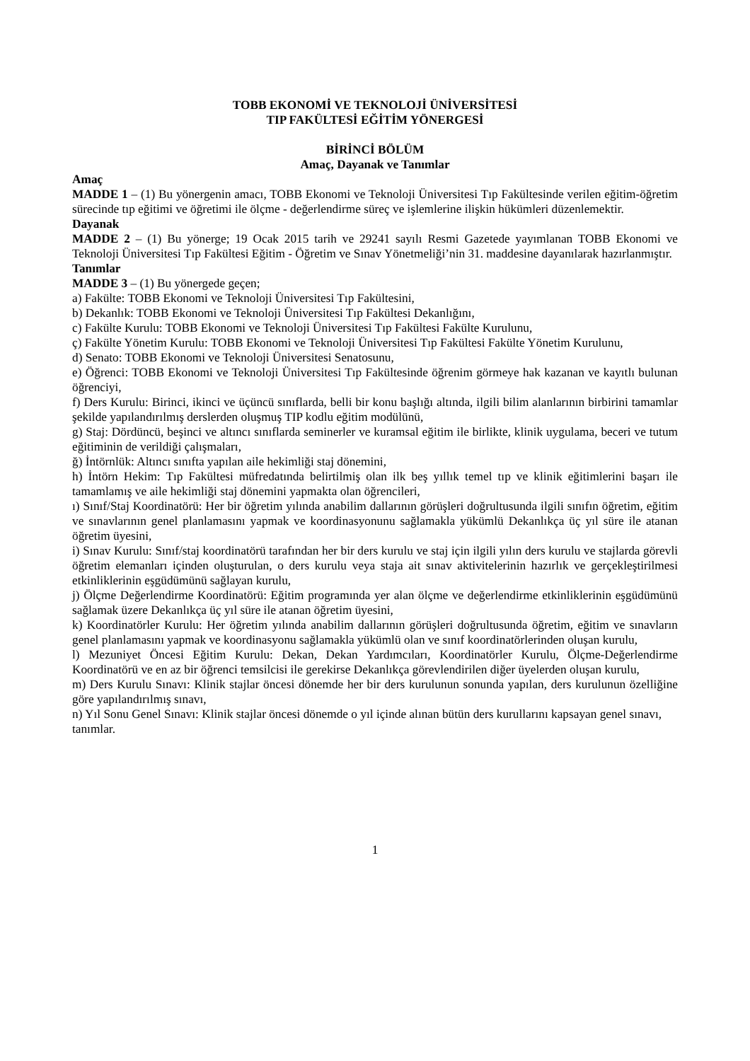TOBB EKONOMİ VE TEKNOLOJİ ÜNİVERSİTESİ
TIP FAKÜLTESİ EĞİTİM YÖNERGESİ
BİRİNCİ BÖLÜM
Amaç, Dayanak ve Tanımlar
Amaç
MADDE 1 – (1) Bu yönergenin amacı, TOBB Ekonomi ve Teknoloji Üniversitesi Tıp Fakültesinde verilen eğitim-öğretim sürecinde tıp eğitimi ve öğretimi ile ölçme - değerlendirme süreç ve işlemlerine ilişkin hükümleri düzenlemektir.
Dayanak
MADDE 2 – (1) Bu yönerge; 19 Ocak 2015 tarih ve 29241 sayılı Resmi Gazetede yayımlanan TOBB Ekonomi ve Teknoloji Üniversitesi Tıp Fakültesi Eğitim - Öğretim ve Sınav Yönetmeliği’nin 31. maddesine dayanılarak hazırlanmıştır.
Tanımlar
MADDE 3 – (1) Bu yönergede geçen;
a) Fakülte: TOBB Ekonomi ve Teknoloji Üniversitesi Tıp Fakültesini,
b) Dekanlık: TOBB Ekonomi ve Teknoloji Üniversitesi Tıp Fakültesi Dekanlığını,
c) Fakülte Kurulu: TOBB Ekonomi ve Teknoloji Üniversitesi Tıp Fakültesi Fakülte Kurulunu,
ç) Fakülte Yönetim Kurulu: TOBB Ekonomi ve Teknoloji Üniversitesi Tıp Fakültesi Fakülte Yönetim Kurulunu,
d) Senato: TOBB Ekonomi ve Teknoloji Üniversitesi Senatosunu,
e) Öğrenci: TOBB Ekonomi ve Teknoloji Üniversitesi Tıp Fakültesinde öğrenim görmeye hak kazanan ve kayıtlı bulunan öğrenciyi,
f) Ders Kurulu: Birinci, ikinci ve üçüncü sınıflarda, belli bir konu başlığı altında, ilgili bilim alanlarının birbirini tamamlar şekilde yapılandırılmış derslerden oluşmuş TIP kodlu eğitim modülünü,
g) Staj: Dördüncü, beşinci ve altıncı sınıflarda seminerler ve kuramsal eğitim ile birlikte, klinik uygulama, beceri ve tutum eğitiminin de verildiği çalışmaları,
ğ) İntörnlük: Altıncı sınıfta yapılan aile hekimliği staj dönemini,
h) İntörn Hekim: Tıp Fakültesi müfredatında belirtilmiş olan ilk beş yıllık temel tıp ve klinik eğitimlerini başarı ile tamamlamış ve aile hekimliği staj dönemini yapmakta olan öğrencileri,
ı) Sınıf/Staj Koordinatörü: Her bir öğretim yılında anabilim dallarının görüşleri doğrultusunda ilgili sınıfın öğretim, eğitim ve sınavlarının genel planlamasını yapmak ve koordinasyonunu sağlamakla yükümlü Dekanlıkça üç yıl süre ile atanan öğretim üyesini,
i) Sınav Kurulu: Sınıf/staj koordinatörü tarafından her bir ders kurulu ve staj için ilgili yılın ders kurulu ve stajlarda görevli öğretim elemanları içinden oluşturulan, o ders kurulu veya staja ait sınav aktivitelerinin hazırlık ve gerçekleştirilmesi etkinliklerinin eşgüdümünü sağlayan kurulu,
j) Ölçme Değerlendirme Koordinatörü: Eğitim programında yer alan ölçme ve değerlendirme etkinliklerinin eşgüdümünü sağlamak üzere Dekanlıkça üç yıl süre ile atanan öğretim üyesini,
k) Koordinatörler Kurulu: Her öğretim yılında anabilim dallarının görüşleri doğrultusunda öğretim, eğitim ve sınavların genel planlamasını yapmak ve koordinasyonu sağlamakla yükümlü olan ve sınıf koordinatörlerinden oluşan kurulu,
l) Mezuniyet Öncesi Eğitim Kurulu: Dekan, Dekan Yardımcıları, Koordinatörler Kurulu, Ölçme-Değerlendirme Koordinatörü ve en az bir öğrenci temsilcisi ile gerekirse Dekanlıkça görevlendirilen diğer üyelerden oluşan kurulu,
m) Ders Kurulu Sınavı: Klinik stajlar öncesi dönemde her bir ders kurulunun sonunda yapılan, ders kurulunun özelliğine göre yapılandırılmış sınavı,
n) Yıl Sonu Genel Sınavı: Klinik stajlar öncesi dönemde o yıl içinde alınan bütün ders kurullarını kapsayan genel sınavı,
tanımlar.
1